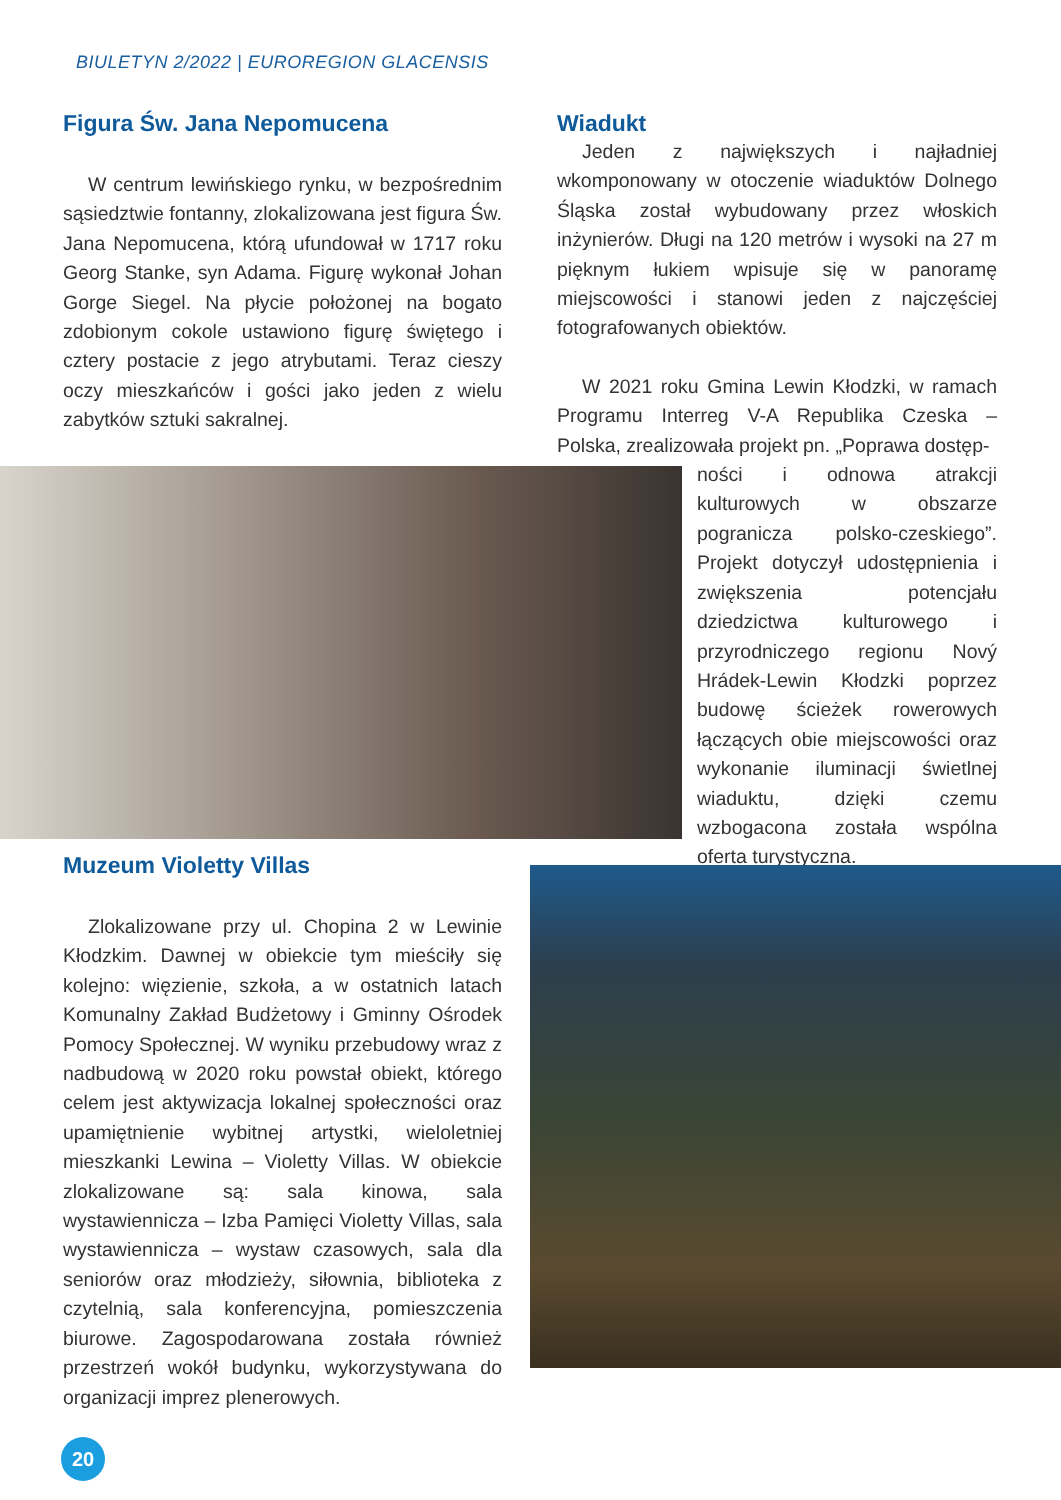BIULETYN 2/2022 | EUROREGION GLACENSIS
Figura Św. Jana Nepomucena
W centrum lewińskiego rynku, w bezpośrednim sąsiedztwie fontanny, zlokalizowana jest figura Św. Jana Nepomucena, którą ufundował w 1717 roku Georg Stanke, syn Adama. Figurę wykonał Johan Gorge Siegel. Na płycie położonej na bogato zdobionym cokole ustawiono figurę świętego i cztery postacie z jego atrybutami. Teraz cieszy oczy mieszkańców i gości jako jeden z wielu zabytków sztuki sakralnej.
Wiadukt
Jeden z największych i najładniej wkomponowany w otoczenie wiaduktów Dolnego Śląska został wybudowany przez włoskich inżynierów. Długi na 120 metrów i wysoki na 27 m pięknym łukiem wpisuje się w panoramę miejscowości i stanowi jeden z najczęściej fotografowanych obiektów.
W 2021 roku Gmina Lewin Kłodzki, w ramach Programu Interreg V-A Republika Czeska – Polska, zrealizowała projekt pn. „Poprawa dostęp-
ności i odnowa atrakcji kulturowych w obszarze pogranicza polsko-czeskiego”. Projekt dotyczył udostępnienia i zwiększenia potencjału dziedzictwa kulturowego i przyrodniczego regionu Nový Hrádek-Lewin Kłodzki poprzez budowę ścieżek rowerowych łączących obie miejscowości oraz wykonanie iluminacji świetlnej wiaduktu, dzięki czemu wzbogacona została wspólna oferta turystyczna.
Muzeum Violetty Villas
Zlokalizowane przy ul. Chopina 2 w Lewinie Kłodzkim. Dawnej w obiekcie tym mieściły się kolejno: więzienie, szkoła, a w ostatnich latach Komunalny Zakład Budżetowy i Gminny Ośrodek Pomocy Społecznej. W wyniku przebudowy wraz z nadbudową w 2020 roku powstał obiekt, którego celem jest aktywizacja lokalnej społeczności oraz upamiętnienie wybitnej artystki, wieloletniej mieszkanki Lewina – Violetty Villas. W obiekcie zlokalizowane są: sala kinowa, sala wystawiennicza – Izba Pamięci Violetty Villas, sala wystawiennicza – wystaw czasowych, sala dla seniorów oraz młodzieży, siłownia, biblioteka z czytelnią, sala konferencyjna, pomieszczenia biurowe. Zagospodarowana została również przestrzeń wokół budynku, wykorzystywana do organizacji imprez plenerowych.
20